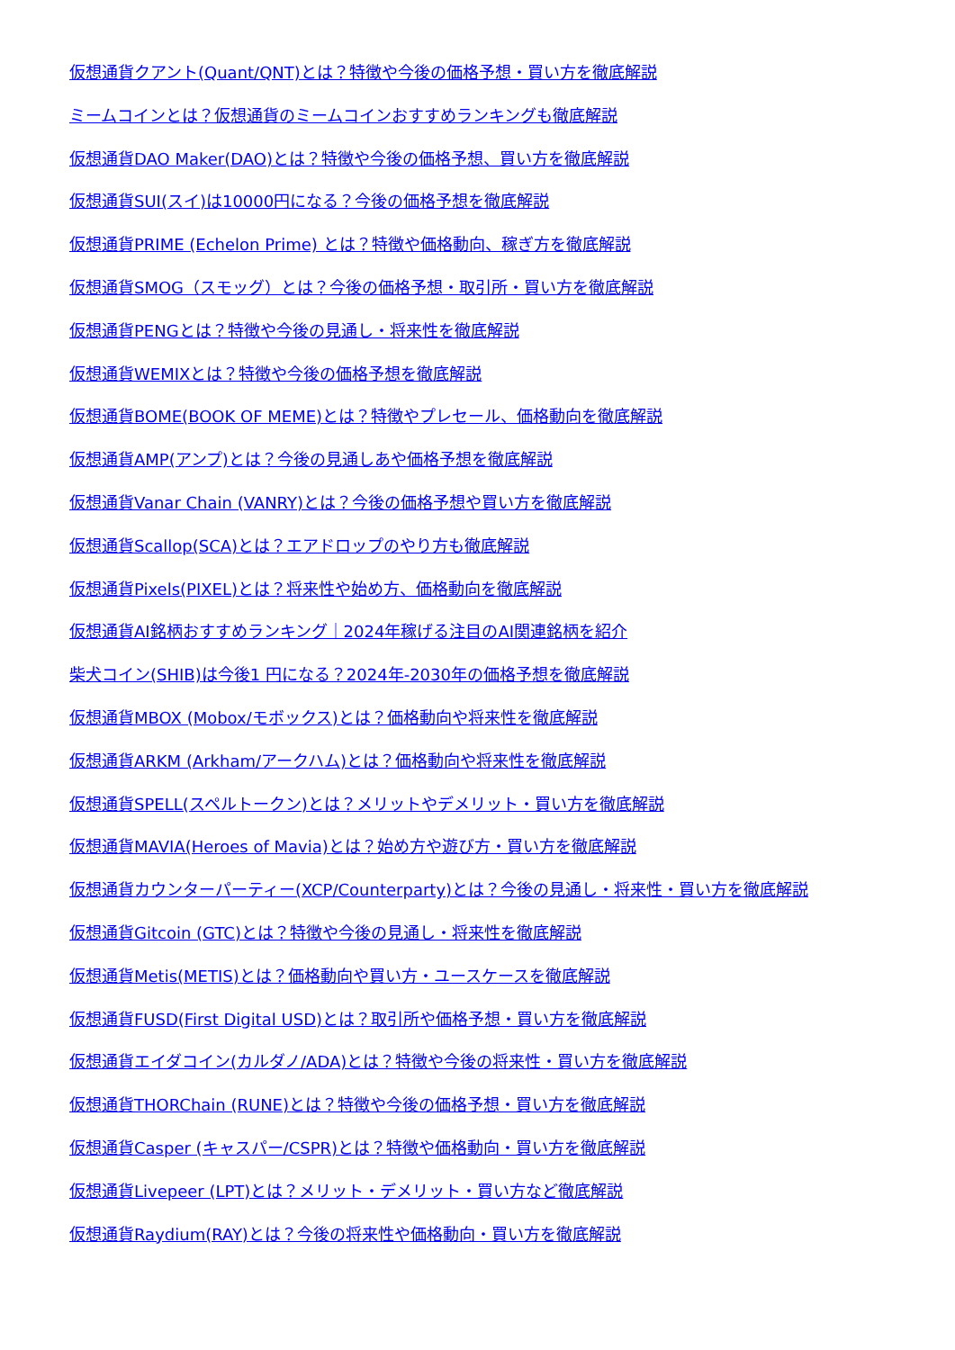仮想通貨クアント(Quant/QNT)とは？特徴や今後の価格予想・買い方を徹底解説
ミームコインとは？仮想通貨のミームコインおすすめランキングも徹底解説
仮想通貨DAO Maker(DAO)とは？特徴や今後の価格予想、買い方を徹底解説
仮想通貨SUI(スイ)は10000円になる？今後の価格予想を徹底解説
仮想通貨PRIME (Echelon Prime) とは？特徴や価格動向、稼ぎ方を徹底解説
仮想通貨SMOG（スモッグ）とは？今後の価格予想・取引所・買い方を徹底解説
仮想通貨PENGとは？特徴や今後の見通し・将来性を徹底解説
仮想通貨WEMIXとは？特徴や今後の価格予想を徹底解説
仮想通貨BOME(BOOK OF MEME)とは？特徴やプレセール、価格動向を徹底解説
仮想通貨AMP(アンプ)とは？今後の見通しあや価格予想を徹底解説
仮想通貨Vanar Chain (VANRY)とは？今後の価格予想や買い方を徹底解説
仮想通貨Scallop(SCA)とは？エアドロップのやり方も徹底解説
仮想通貨Pixels(PIXEL)とは？将来性や始め方、価格動向を徹底解説
仮想通貨AI銘柄おすすめランキング｜2024年稼げる注目のAI関連銘柄を紹介
柴犬コイン(SHIB)は今後1 円になる？2024年-2030年の価格予想を徹底解説
仮想通貨MBOX (Mobox/モボックス)とは？価格動向や将来性を徹底解説
仮想通貨ARKM (Arkham/アークハム)とは？価格動向や将来性を徹底解説
仮想通貨SPELL(スペルトークン)とは？メリットやデメリット・買い方を徹底解説
仮想通貨MAVIA(Heroes of Mavia)とは？始め方や遊び方・買い方を徹底解説
仮想通貨カウンターパーティー(XCP/Counterparty)とは？今後の見通し・将来性・買い方を徹底解説
仮想通貨Gitcoin (GTC)とは？特徴や今後の見通し・将来性を徹底解説
仮想通貨Metis(METIS)とは？価格動向や買い方・ユースケースを徹底解説
仮想通貨FUSD(First Digital USD)とは？取引所や価格予想・買い方を徹底解説
仮想通貨エイダコイン(カルダノ/ADA)とは？特徴や今後の将来性・買い方を徹底解説
仮想通貨THORChain (RUNE)とは？特徴や今後の価格予想・買い方を徹底解説
仮想通貨Casper (キャスパー/CSPR)とは？特徴や価格動向・買い方を徹底解説
仮想通貨Livepeer (LPT)とは？メリット・デメリット・買い方など徹底解説
仮想通貨Raydium(RAY)とは？今後の将来性や価格動向・買い方を徹底解説